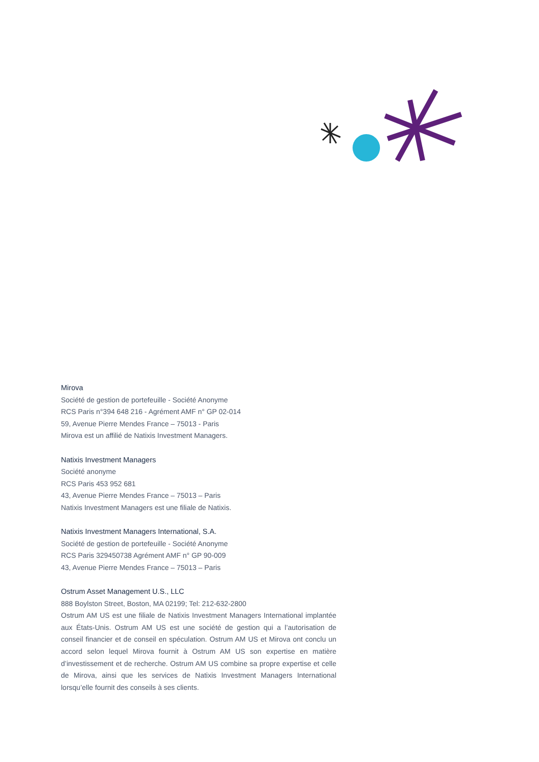Mirova
Société de gestion de portefeuille - Société Anonyme
RCS Paris n°394 648 216 - Agrément AMF n° GP 02-014
59, Avenue Pierre Mendes France – 75013 - Paris
Mirova est un affilié de Natixis Investment Managers.
Natixis Investment Managers
Société anonyme
RCS Paris 453 952 681
43, Avenue Pierre Mendes France – 75013 – Paris
Natixis Investment Managers est une filiale de Natixis.
Natixis Investment Managers International, S.A.
Société de gestion de portefeuille - Société Anonyme
RCS Paris 329450738 Agrément AMF n° GP 90-009
43, Avenue Pierre Mendes France – 75013 – Paris
Ostrum Asset Management U.S., LLC
888 Boylston Street, Boston, MA 02199; Tel: 212-632-2800
Ostrum AM US est une filiale de Natixis Investment Managers International implantée aux États-Unis. Ostrum AM US est une société de gestion qui a l’autorisation de conseil financier et de conseil en spéculation. Ostrum AM US et Mirova ont conclu un accord selon lequel Mirova fournit à Ostrum AM US son expertise en matière d’investissement et de recherche. Ostrum AM US combine sa propre expertise et celle de Mirova, ainsi que les services de Natixis Investment Managers International lorsqu’elle fournit des conseils à ses clients.